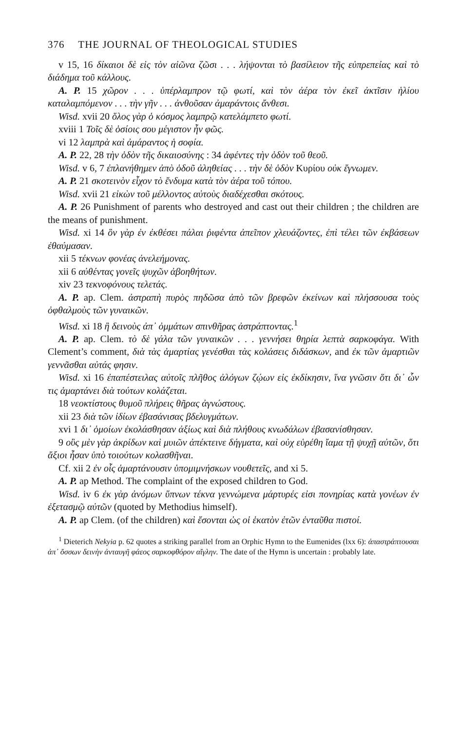376 THE JOURNAL OF THEOLOGICAL STUDIES
v 15, 16 δίκαιοι δὲ εἰς τὸν αἰῶνα ζῶσι . . . λήψονται τὸ βασίλειον τῆς εὐπρεπείας καὶ τὸ διάδημα τοῦ κάλλους.
A. P. 15 χῶρον . . . ὑπέρλαμπρον τῷ φωτί, καὶ τὸν ἀέρα τὸν ἐκεῖ ἀκτῖσιν ἡλίου καταλαμπόμενον . . . τὴν γῆν . . . ἀνθοῦσαν ἀμαράντοις ἄνθεσι.
Wisd. xvii 20 ὅλος γὰρ ὁ κόσμος λαμπρῷ κατελάμπετο φωτί.
xviii 1 Τοῖς δὲ ὁσίοις σου μέγιστον ἦν φῶς.
vi 12 λαμπρὰ καὶ ἀμάραντος ἡ σοφία.
A. P. 22, 28 τὴν ὁδὸν τῆς δικαιοσύνης : 34 ἀφέντες τὴν ὁδὸν τοῦ θεοῦ.
Wisd. v 6, 7 ἐπλανήθημεν ἀπὸ ὁδοῦ ἀληθείας . . . τὴν δὲ ὁδὸν Κυρίου οὐκ ἔγνωμεν.
A. P. 21 σκοτεινὸν εἶχον τὸ ἔνδυμα κατὰ τὸν ἀέρα τοῦ τόπου.
Wisd. xvii 21 εἰκὼν τοῦ μέλλοντος αὐτοὺς διαδέχεσθαι σκότους.
A. P. 26 Punishment of parents who destroyed and cast out their children ; the children are the means of punishment.
Wisd. xi 14 ὃν γὰρ ἐν ἐκθέσει πάλαι ῥιφέντα ἀπεῖπον χλευάζοντες, ἐπὶ τέλει τῶν ἐκβάσεων ἐθαύμασαν.
xii 5 τέκνων φονέας ἀνελεήμονας.
xii 6 αὐθέντας γονεῖς ψυχῶν ἀβοηθήτων.
xiv 23 τεκνοφόνους τελετάς.
A. P. ap. Clem. ἀστραπὴ πυρὸς πηδῶσα ἀπὸ τῶν βρεφῶν ἐκείνων καὶ πλήσσουσα τοὺς ὀφθαλμοὺς τῶν γυναικῶν.
Wisd. xi 18 ἢ δεινοὺς ἀπ᾽ ὀμμάτων σπινθῆρας ἀστράπτοντας.<sup>1</sup>
A. P. ap. Clem. τὸ δὲ γάλα τῶν γυναικῶν . . . γεννήσει θηρία λεπτὰ σαρκοφάγα. With Clement’s comment, διὰ τὰς ἁμαρτίας γενέσθαι τὰς κολάσεις διδάσκων, and ἐκ τῶν ἁμαρτιῶν γεννᾶσθαι αὐτάς φησιν.
Wisd. xi 16 ἐπαπέστειλας αὐτοῖς πλῆθος ἀλόγων ζῴων εἰς ἐκδίκησιν, ἵνα γνῶσιν ὅτι δι᾽ ὧν τις ἁμαρτάνει διὰ τούτων κολάζεται.
18 νεοκτίστους θυμοῦ πλήρεις θῆρας ἀγνώστους.
xii 23 διὰ τῶν ἰδίων ἐβασάνισας βδελυγμάτων.
xvi 1 δι᾽ ὁμοίων ἐκολάσθησαν ἀξίως καὶ διὰ πλήθους κνωδάλων ἐβασανίσθησαν.
9 οὓς μὲν γὰρ ἀκρίδων καὶ μυιῶν ἀπέκτεινε δήγματα, καὶ οὐχ εὑρέθη ἴαμα τῇ ψυχῇ αὐτῶν, ὅτι ἄξιοι ἦσαν ὑπὸ τοιούτων κολασθῆναι.
Cf. xii 2 ἐν οἷς ἁμαρτάνουσιν ὑπομιμνήσκων νουθετεῖς, and xi 5.
A. P. ap Method. The complaint of the exposed children to God.
Wisd. iv 6 ἐκ γὰρ ἀνόμων ὕπνων τέκνα γεννώμενα μάρτυρές εἰσι πονηρίας κατὰ γονέων ἐν ἐξετασμῷ αὐτῶν (quoted by Methodius himself).
A. P. ap Clem. (of the children) καὶ ἔσονται ὡς οἱ ἑκατὸν ἐτῶν ἐνταῦθα πιστοί.
<sup>1</sup> Dieterich Nekyia p. 62 quotes a striking parallel from an Orphic Hymn to the Eumenides (lxx 6): ἀπαστράπτουσαι ἀπ᾽ ὄσσων δεινὴν ἀνταυγῆ φάεος σαρκοφθόρον αἴγλην. The date of the Hymn is uncertain : probably late.